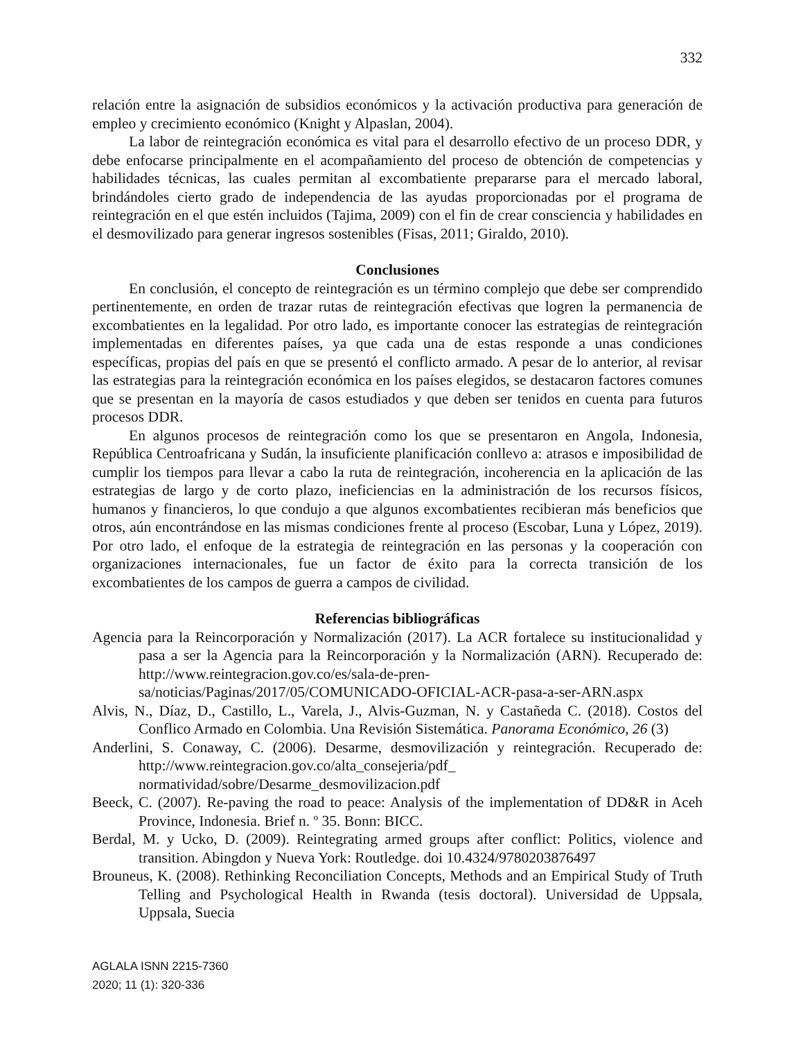332
relación entre la asignación de subsidios económicos y la activación productiva para generación de empleo y crecimiento económico (Knight y Alpaslan, 2004).
La labor de reintegración económica es vital para el desarrollo efectivo de un proceso DDR, y debe enfocarse principalmente en el acompañamiento del proceso de obtención de competencias y habilidades técnicas, las cuales permitan al excombatiente prepararse para el mercado laboral, brindándoles cierto grado de independencia de las ayudas proporcionadas por el programa de reintegración en el que estén incluidos (Tajima, 2009) con el fin de crear consciencia y habilidades en el desmovilizado para generar ingresos sostenibles (Fisas, 2011; Giraldo, 2010).
Conclusiones
En conclusión, el concepto de reintegración es un término complejo que debe ser comprendido pertinentemente, en orden de trazar rutas de reintegración efectivas que logren la permanencia de excombatientes en la legalidad. Por otro lado, es importante conocer las estrategias de reintegración implementadas en diferentes países, ya que cada una de estas responde a unas condiciones específicas, propias del país en que se presentó el conflicto armado. A pesar de lo anterior, al revisar las estrategias para la reintegración económica en los países elegidos, se destacaron factores comunes que se presentan en la mayoría de casos estudiados y que deben ser tenidos en cuenta para futuros procesos DDR.
En algunos procesos de reintegración como los que se presentaron en Angola, Indonesia, República Centroafricana y Sudán, la insuficiente planificación conllevo a: atrasos e imposibilidad de cumplir los tiempos para llevar a cabo la ruta de reintegración, incoherencia en la aplicación de las estrategias de largo y de corto plazo, ineficiencias en la administración de los recursos físicos, humanos y financieros, lo que condujo a que algunos excombatientes recibieran más beneficios que otros, aún encontrándose en las mismas condiciones frente al proceso (Escobar, Luna y López, 2019). Por otro lado, el enfoque de la estrategia de reintegración en las personas y la cooperación con organizaciones internacionales, fue un factor de éxito para la correcta transición de los excombatientes de los campos de guerra a campos de civilidad.
Referencias bibliográficas
Agencia para la Reincorporación y Normalización (2017). La ACR fortalece su institucionalidad y pasa a ser la Agencia para la Reincorporación y la Normalización (ARN). Recuperado de: http://www.reintegracion.gov.co/es/sala-de-pren- sa/noticias/Paginas/2017/05/COMUNICADO-OFICIAL-ACR-pasa-a-ser-ARN.aspx
Alvis, N., Díaz, D., Castillo, L., Varela, J., Alvis-Guzman, N. y Castañeda C. (2018). Costos del Conflico Armado en Colombia. Una Revisión Sistemática. Panorama Económico, 26 (3)
Anderlini, S. Conaway, C. (2006). Desarme, desmovilización y reintegración. Recuperado de: http://www.reintegracion.gov.co/alta_consejeria/pdf_ normatividad/sobre/Desarme_desmovilizacion.pdf
Beeck, C. (2007). Re-paving the road to peace: Analysis of the implementation of DD&R in Aceh Province, Indonesia. Brief n. º 35. Bonn: BICC.
Berdal, M. y Ucko, D. (2009). Reintegrating armed groups after conflict: Politics, violence and transition. Abingdon y Nueva York: Routledge. doi 10.4324/9780203876497
Brouneus, K. (2008). Rethinking Reconciliation Concepts, Methods and an Empirical Study of Truth Telling and Psychological Health in Rwanda (tesis doctoral). Universidad de Uppsala, Uppsala, Suecia
AGLALA ISNN 2215-7360
2020; 11 (1): 320-336